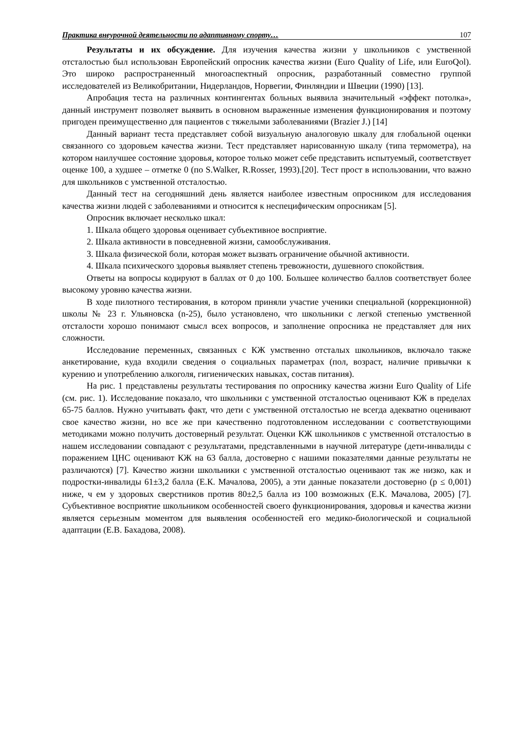Практика внеурочной деятельности по адаптивному спорту… 107
Результаты и их обсуждение. Для изучения качества жизни у школьников с умственной отсталостью был использован Европейский опросник качества жизни (Euro Quality of Life, или EuroQol). Это широко распространенный многоаспектный опросник, разработанный совместно группой исследователей из Великобритании, Нидерландов, Норвегии, Финляндии и Швеции (1990) [13].
Апробация теста на различных контингентах больных выявила значительный «эффект потолка», данный инструмент позволяет выявить в основном выраженные изменения функционирования и поэтому пригоден преимущественно для пациентов с тяжелыми заболеваниями (Brazier J.) [14]
Данный вариант теста представляет собой визуальную аналоговую шкалу для глобальной оценки связанного со здоровьем качества жизни. Тест представляет нарисованную шкалу (типа термометра), на котором наилучшее состояние здоровья, которое только может себе представить испытуемый, соответствует оценке 100, а худшее – отметке 0 (по S.Walker, R.Rosser, 1993).[20]. Тест прост в использовании, что важно для школьников с умственной отсталостью.
Данный тест на сегодняшний день является наиболее известным опросником для исследования качества жизни людей с заболеваниями и относится к неспецифическим опросникам [5].
Опросник включает несколько шкал:
1. Шкала общего здоровья оценивает субъективное восприятие.
2. Шкала активности в повседневной жизни, самообслуживания.
3. Шкала физической боли, которая может вызвать ограничение обычной активности.
4. Шкала психического здоровья выявляет степень тревожности, душевного спокойствия.
Ответы на вопросы кодируют в баллах от 0 до 100. Большее количество баллов соответствует более высокому уровню качества жизни.
В ходе пилотного тестирования, в котором приняли участие ученики специальной (коррекционной) школы № 23 г. Ульяновска (n-25), было установлено, что школьники с легкой степенью умственной отсталости хорошо понимают смысл всех вопросов, и заполнение опросника не представляет для них сложности.
Исследование переменных, связанных с КЖ умственно отсталых школьников, включало также анкетирование, куда входили сведения о социальных параметрах (пол, возраст, наличие привычки к курению и употреблению алкоголя, гигиенических навыках, состав питания).
На рис. 1 представлены результаты тестирования по опроснику качества жизни Euro Quality of Life (см. рис. 1). Исследование показало, что школьники с умственной отсталостью оценивают КЖ в пределах 65-75 баллов. Нужно учитывать факт, что дети с умственной отсталостью не всегда адекватно оценивают свое качество жизни, но все же при качественно подготовленном исследовании с соответствующими методиками можно получить достоверный результат. Оценки КЖ школьников с умственной отсталостью в нашем исследовании совпадают с результатами, представленными в научной литературе (дети-инвалиды с поражением ЦНС оценивают КЖ на 63 балла, достоверно с нашими показателями данные результаты не различаются) [7]. Качество жизни школьники с умственной отсталостью оценивают так же низко, как и подростки-инвалиды 61±3,2 балла (Е.К. Мачалова, 2005), а эти данные показатели достоверно (p ≤ 0,001) ниже, ч ем у здоровых сверстников против 80±2,5 балла из 100 возможных (Е.К. Мачалова, 2005) [7]. Субъективное восприятие школьником особенностей своего функционирования, здоровья и качества жизни является серьезным моментом для выявления особенностей его медико-биологической и социальной адаптации (Е.В. Бахадова, 2008).